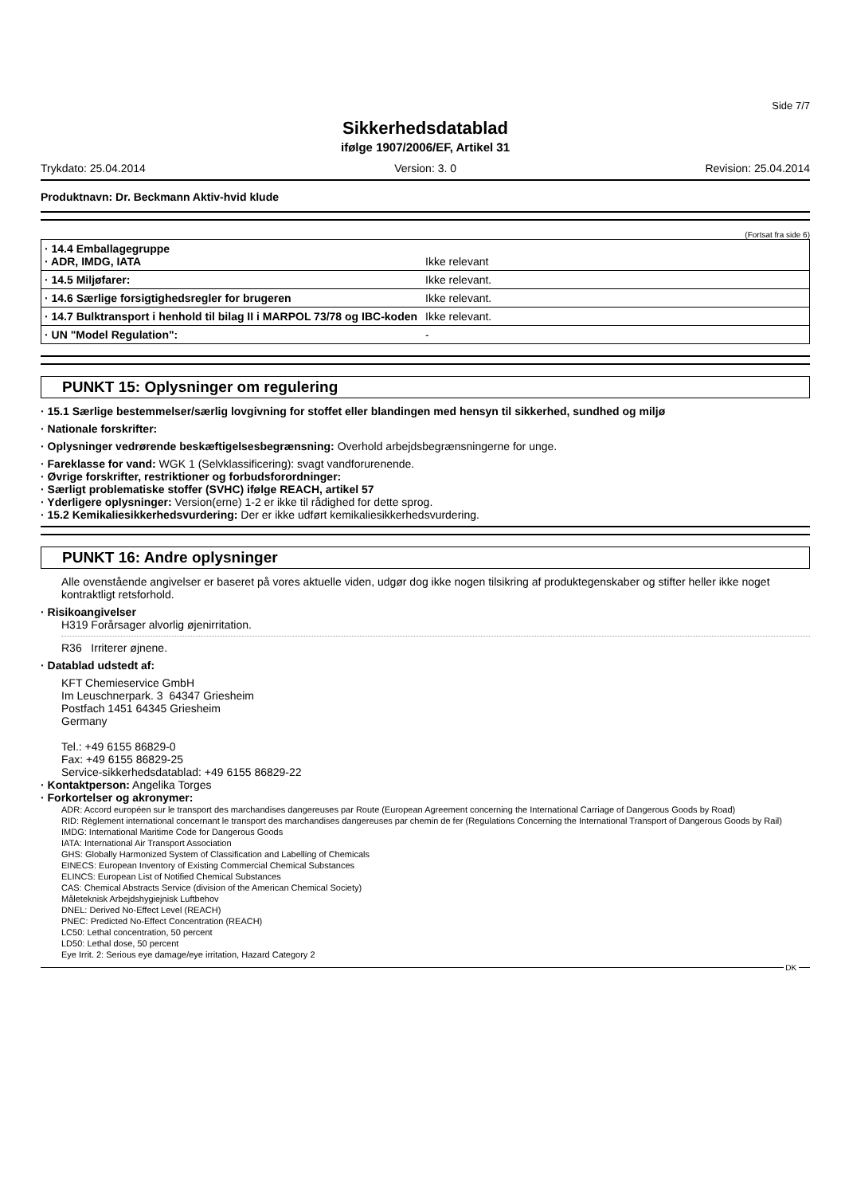Side 7/7
Sikkerhedsdatablad
ifølge 1907/2006/EF, Artikel 31
Trykdato: 25.04.2014 Version: 3. 0 Revision: 25.04.2014
Produktnavn: Dr. Beckmann Aktiv-hvid klude
(Fortsat fra side 6)
| · 14.4 Emballagegruppe · ADR, IMDG, IATA | Ikke relevant |
| · 14.5 Miljøfarer: | Ikke relevant. |
| · 14.6 Særlige forsigtighedsregler for brugeren | Ikke relevant. |
| · 14.7 Bulktransport i henhold til bilag II i MARPOL 73/78 og IBC-koden | Ikke relevant. |
| · UN "Model Regulation": | - |
PUNKT 15: Oplysninger om regulering
· 15.1 Særlige bestemmelser/særlig lovgivning for stoffet eller blandingen med hensyn til sikkerhed, sundhed og miljø
· Nationale forskrifter:
· Oplysninger vedrørende beskæftigelsesbegrænsning: Overhold arbejdsbegrænsningerne for unge.
· Fareklasse for vand: WGK 1 (Selvklassificering): svagt vandforurenende.
· Øvrige forskrifter, restriktioner og forbudsforordninger:
· Særligt problematiske stoffer (SVHC) ifølge REACH, artikel 57
· Yderligere oplysninger: Version(erne) 1-2 er ikke til rådighed for dette sprog.
· 15.2 Kemikaliesikkerhedsvurdering: Der er ikke udført kemikaliesikkerhedsvurdering.
PUNKT 16: Andre oplysninger
Alle ovenstående angivelser er baseret på vores aktuelle viden, udgør dog ikke nogen tilsikring af produktegenskaber og stifter heller ikke noget kontraktligt retsforhold.
· Risikoangivelser
H319 Forårsager alvorlig øjenirritation.
R36 Irriterer øjnene.
· Datablad udstedt af:
KFT Chemieservice GmbH
Im Leuschnerpark. 3 64347 Griesheim
Postfach 1451 64345 Griesheim
Germany
Tel.: +49 6155 86829-0
Fax: +49 6155 86829-25
Service-sikkerhedsdatablad: +49 6155 86829-22
· Kontaktperson: Angelika Torges
· Forkortelser og akronymer:
ADR: Accord européen sur le transport des marchandises dangereuses par Route (European Agreement concerning the International Carriage of Dangerous Goods by Road)
RID: Règlement international concernant le transport des marchandises dangereuses par chemin de fer (Regulations Concerning the International Transport of Dangerous Goods by Rail)
IMDG: International Maritime Code for Dangerous Goods
IATA: International Air Transport Association
GHS: Globally Harmonized System of Classification and Labelling of Chemicals
EINECS: European Inventory of Existing Commercial Chemical Substances
ELINCS: European List of Notified Chemical Substances
CAS: Chemical Abstracts Service (division of the American Chemical Society)
Måleteknisk Arbejdshygiejnisk Luftbehov
DNEL: Derived No-Effect Level (REACH)
PNEC: Predicted No-Effect Concentration (REACH)
LC50: Lethal concentration, 50 percent
LD50: Lethal dose, 50 percent
Eye Irrit. 2: Serious eye damage/eye irritation, Hazard Category 2
DK